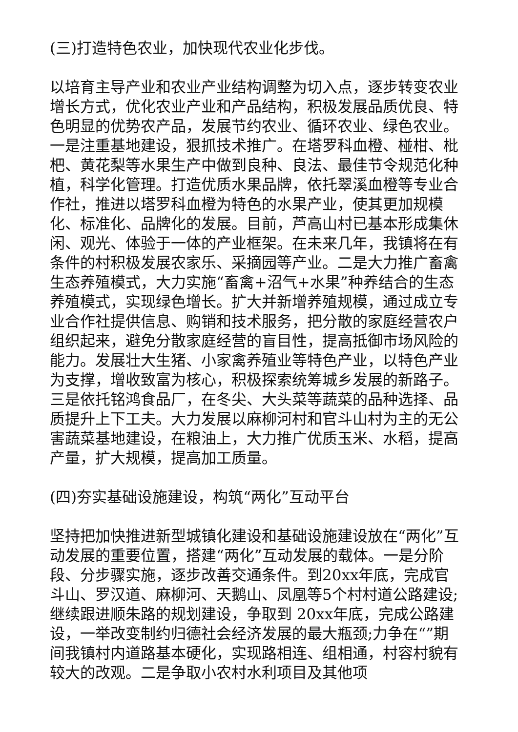(三)打造特色农业，加快现代农业化步伐。
以培育主导产业和农业产业结构调整为切入点，逐步转变农业增长方式，优化农业产业和产品结构，积极发展品质优良、特色明显的优势农产品，发展节约农业、循环农业、绿色农业。一是注重基地建设，狠抓技术推广。在塔罗科血橙、椪柑、枇杷、黄花梨等水果生产中做到良种、良法、最佳节令规范化种植，科学化管理。打造优质水果品牌，依托翠溪血橙等专业合作社，推进以塔罗科血橙为特色的水果产业，使其更加规模化、标准化、品牌化的发展。目前，芦高山村已基本形成集休闲、观光、体验于一体的产业框架。在未来几年，我镇将在有条件的村积极发展农家乐、采摘园等产业。二是大力推广畜禽生态养殖模式，大力实施“畜禽+沼气+水果”种养结合的生态养殖模式，实现绿色增长。扩大并新增养殖规模，通过成立专业合作社提供信息、购销和技术服务，把分散的家庭经营农户组织起来，避免分散家庭经营的盲目性，提高抵御市场风险的能力。发展壮大生猪、小家禽养殖业等特色产业，以特色产业为支撑，增收致富为核心，积极探索统筹城乡发展的新路子。三是依托铭鸿食品厂，在冬尖、大头菜等蔬菜的品种选择、品质提升上下工夫。大力发展以麻柳河村和官斗山村为主的无公害蔬菜基地建设，在粮油上，大力推广优质玉米、水稻，提高产量，扩大规模，提高加工质量。
(四)夯实基础设施建设，构筑“两化”互动平台
坚持把加快推进新型城镇化建设和基础设施建设放在“两化”互动发展的重要位置，搭建“两化”互动发展的载体。一是分阶段、分步骤实施，逐步改善交通条件。到20xx年底，完成官斗山、罗汉道、麻柳河、天鹅山、凤凰等5个村村道公路建设;继续跟进顺朱路的规划建设，争取到 20xx年底，完成公路建设，一举改变制约归德社会经济发展的最大瓶颈;力争在“”期间我镇村内道路基本硬化，实现路相连、组相通，村容村貌有较大的改观。二是争取小农村水利项目及其他项